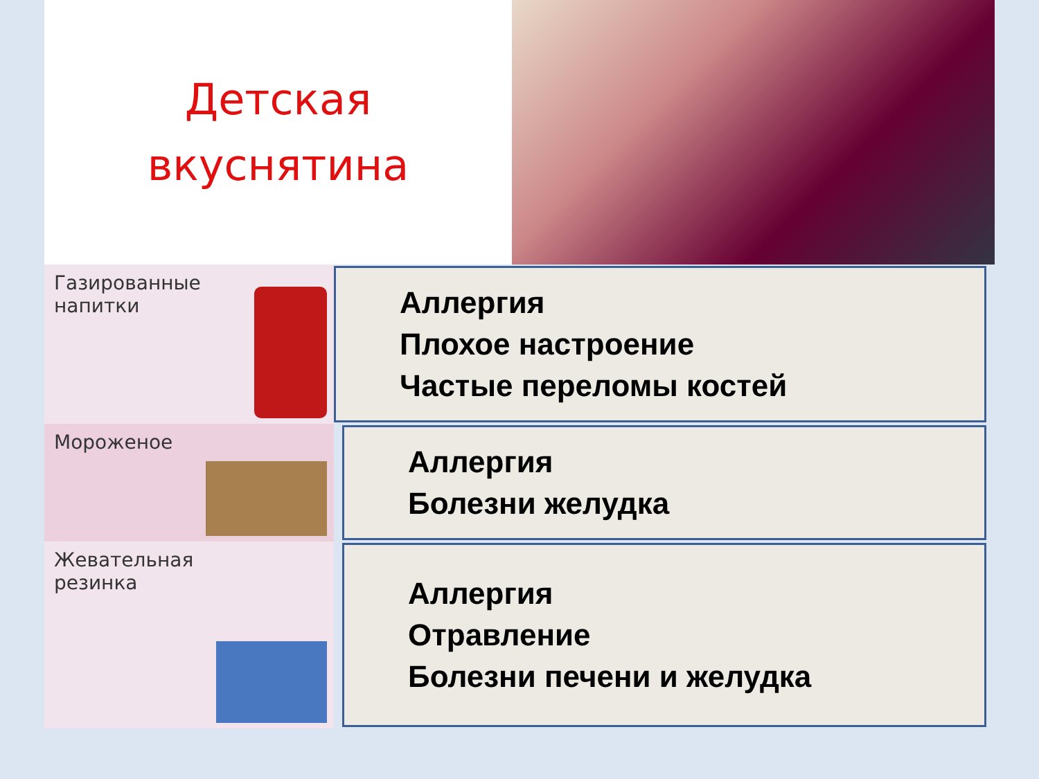Детская
вкуснятина
| Газированные напитки | Аллергия Плохое настроение Частые переломы костей |
| Мороженое | Аллергия Болезни желудка |
| Жевательная резинка | Аллергия Отравление Болезни печени и желудка |